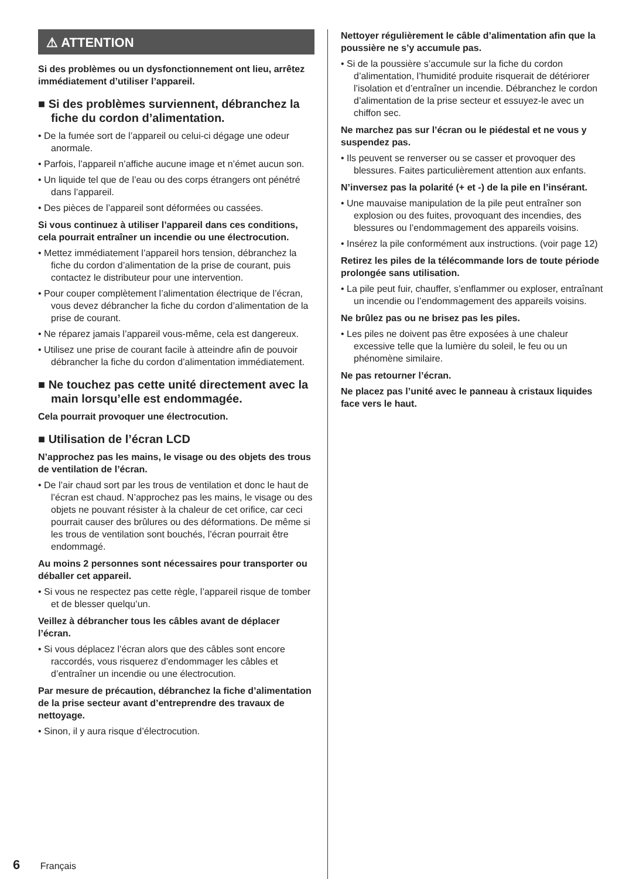⚠ ATTENTION
Si des problèmes ou un dysfonctionnement ont lieu, arrêtez immédiatement d’utiliser l’appareil.
■ Si des problèmes surviennent, débranchez la fiche du cordon d’alimentation.
• De la fumée sort de l’appareil ou celui-ci dégage une odeur anormale.
• Parfois, l’appareil n’affiche aucune image et n’émet aucun son.
• Un liquide tel que de l’eau ou des corps étrangers ont pénétré dans l’appareil.
• Des pièces de l’appareil sont déformées ou cassées.
Si vous continuez à utiliser l’appareil dans ces conditions, cela pourrait entraîner un incendie ou une électrocution.
• Mettez immédiatement l’appareil hors tension, débranchez la fiche du cordon d’alimentation de la prise de courant, puis contactez le distributeur pour une intervention.
• Pour couper complètement l’alimentation électrique de l’écran, vous devez débrancher la fiche du cordon d’alimentation de la prise de courant.
• Ne réparez jamais l’appareil vous-même, cela est dangereux.
• Utilisez une prise de courant facile à atteindre afin de pouvoir débrancher la fiche du cordon d’alimentation immédiatement.
■ Ne touchez pas cette unité directement avec la main lorsqu’elle est endommagée.
Cela pourrait provoquer une électrocution.
■ Utilisation de l’écran LCD
N’approchez pas les mains, le visage ou des objets des trous de ventilation de l’écran.
• De l’air chaud sort par les trous de ventilation et donc le haut de l’écran est chaud. N’approchez pas les mains, le visage ou des objets ne pouvant résister à la chaleur de cet orifice, car ceci pourrait causer des brûlures ou des déformations. De même si les trous de ventilation sont bouchés, l’écran pourrait être endommagé.
Au moins 2 personnes sont nécessaires pour transporter ou déballer cet appareil.
• Si vous ne respectez pas cette règle, l’appareil risque de tomber et de blesser quelqu’un.
Veillez à débrancher tous les câbles avant de déplacer l’écran.
• Si vous déplacez l’écran alors que des câbles sont encore raccordés, vous risquerez d’endommager les câbles et d’entraîner un incendie ou une électrocution.
Par mesure de précaution, débranchez la fiche d’alimentation de la prise secteur avant d’entreprendre des travaux de nettoyage.
• Sinon, il y aura risque d’électrocution.
Nettoyer régulièrement le câble d’alimentation afin que la poussière ne s’y accumule pas.
• Si de la poussière s’accumule sur la fiche du cordon d’alimentation, l’humidité produite risquerait de détériorer l’isolation et d’entraîner un incendie. Débranchez le cordon d’alimentation de la prise secteur et essuyez-le avec un chiffon sec.
Ne marchez pas sur l’écran ou le piédestal et ne vous y suspendez pas.
• Ils peuvent se renverser ou se casser et provoquer des blessures. Faites particulièrement attention aux enfants.
N’inversez pas la polarité (+ et -) de la pile en l’insérant.
• Une mauvaise manipulation de la pile peut entraîner son explosion ou des fuites, provoquant des incendies, des blessures ou l’endommagement des appareils voisins.
• Insérez la pile conformément aux instructions. (voir page 12)
Retirez les piles de la télécommande lors de toute période prolongée sans utilisation.
• La pile peut fuir, chauffer, s’enflammer ou exploser, entraînant un incendie ou l’endommagement des appareils voisins.
Ne brûlez pas ou ne brisez pas les piles.
• Les piles ne doivent pas être exposées à une chaleur excessive telle que la lumière du soleil, le feu ou un phénomène similaire.
Ne pas retourner l’écran.
Ne placez pas l’unité avec le panneau à cristaux liquides face vers le haut.
6 Français